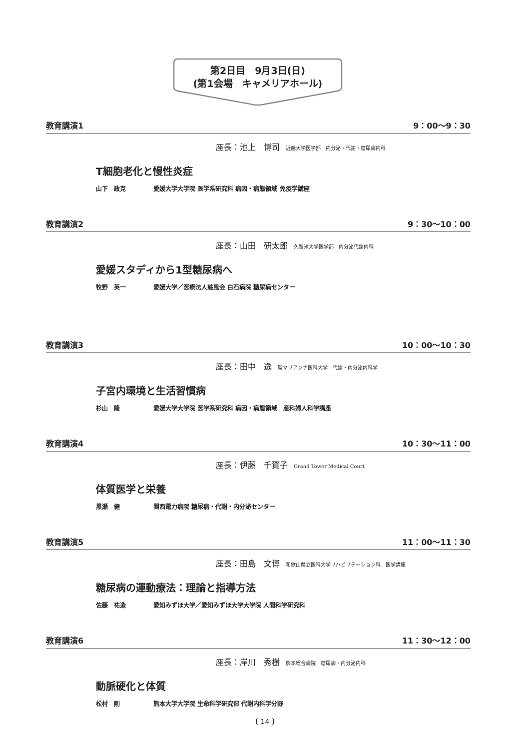第2日目　9月3日(日)
(第1会場　キャメリアホール)
教育講演1 9：00～9：30
座長：池上　博司 近畿大学医学部　内分泌・代謝・糖尿病内科
T細胞老化と慢性炎症
山下　政克 愛媛大学大学院 医学系研究科 病因・病態領域 免疫学講座
教育講演2 9：30～10：00
座長：山田　研太郎 久留米大学医学部　内分泌代謝内科
愛媛スタディから1型糖尿病へ
牧野　英一 愛媛大学／医療法人慈風会 白石病院 糖尿病センター
教育講演3 10：00～10：30
座長：田中　逸 聖マリアンナ医科大学　代謝・内分泌内科学
子宮内環境と生活習慣病
杉山　隆 愛媛大学大学院 医学系研究科 病因・病態領域　産科婦人科学講座
教育講演4 10：30～11：00
座長：伊藤　千賀子 Grand Tower Medical Court
体質医学と栄養
黒瀬　健 関西電力病院 糖尿病・代謝・内分泌センター
教育講演5 11：00～11：30
座長：田島　文博 和歌山県立医科大学リハビリテーション科　医学講座
糖尿病の運動療法：理論と指導方法
佐藤　祐造 愛知みずほ大学／愛知みずほ大学大学院 人間科学研究科
教育講演6 11：30～12：00
座長：岸川　秀樹 熊本総合病院　糖尿病・内分泌内科
動脈硬化と体質
松村　剛 熊本大学大学院 生命科学研究部 代謝内科学分野
〔 14 〕